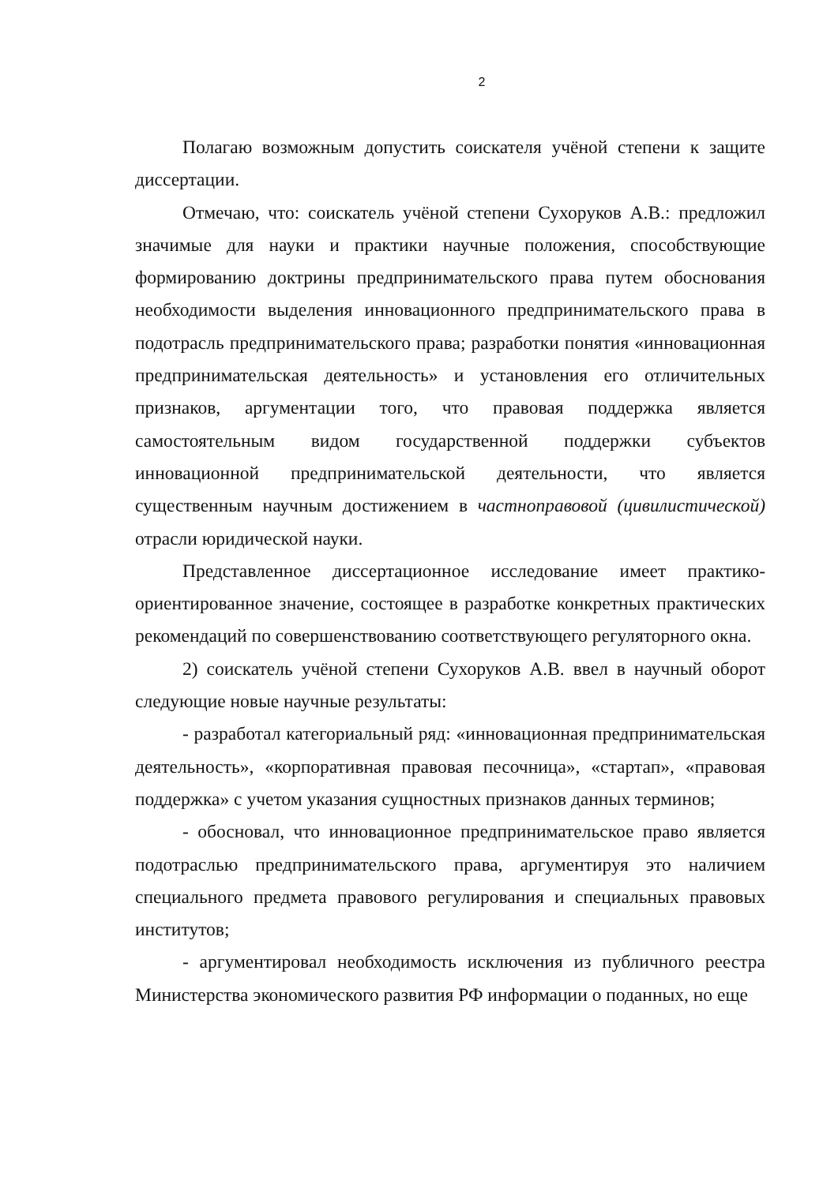2
Полагаю возможным допустить соискателя учёной степени к защите диссертации.
Отмечаю, что: соискатель учёной степени Сухоруков А.В.: предложил значимые для науки и практики научные положения, способствующие формированию доктрины предпринимательского права путем обоснования необходимости выделения инновационного предпринимательского права в подотрасль предпринимательского права; разработки понятия «инновационная предпринимательская деятельность» и установления его отличительных признаков, аргументации того, что правовая поддержка является самостоятельным видом государственной поддержки субъектов инновационной предпринимательской деятельности, что является существенным научным достижением в частноправовой (цивилистической) отрасли юридической науки.
Представленное диссертационное исследование имеет практико-ориентированное значение, состоящее в разработке конкретных практических рекомендаций по совершенствованию соответствующего регуляторного окна.
2) соискатель учёной степени Сухоруков А.В. ввел в научный оборот следующие новые научные результаты:
- разработал категориальный ряд: «инновационная предпринимательская деятельность», «корпоративная правовая песочница», «стартап», «правовая поддержка» с учетом указания сущностных признаков данных терминов;
- обосновал, что инновационное предпринимательское право является подотраслью предпринимательского права, аргументируя это наличием специального предмета правового регулирования и специальных правовых институтов;
- аргументировал необходимость исключения из публичного реестра Министерства экономического развития РФ информации о поданных, но еще